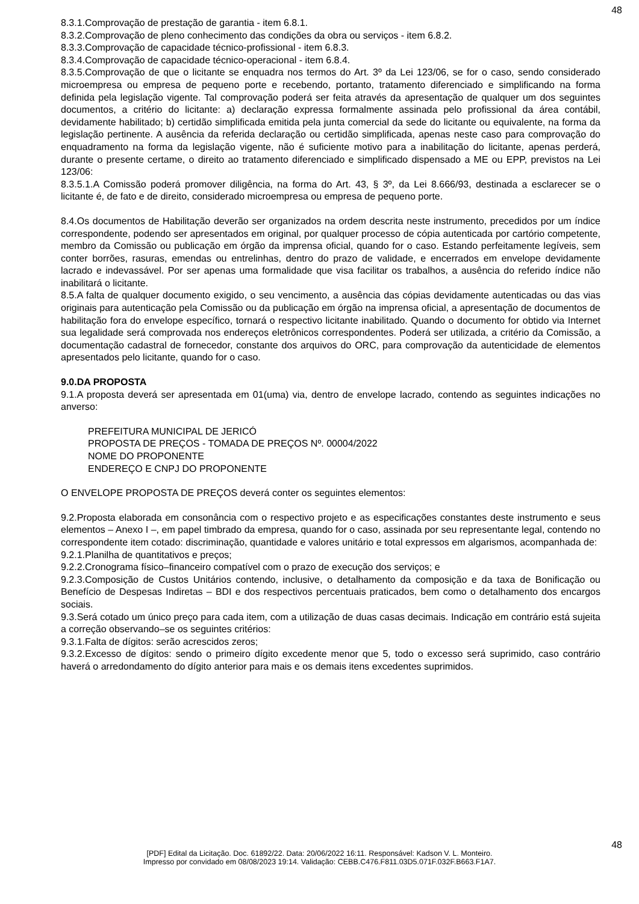48
8.3.1.Comprovação de prestação de garantia - item 6.8.1.
8.3.2.Comprovação de pleno conhecimento das condições da obra ou serviços - item 6.8.2.
8.3.3.Comprovação de capacidade técnico-profissional - item 6.8.3.
8.3.4.Comprovação de capacidade técnico-operacional - item 6.8.4.
8.3.5.Comprovação de que o licitante se enquadra nos termos do Art. 3º da Lei 123/06, se for o caso, sendo considerado microempresa ou empresa de pequeno porte e recebendo, portanto, tratamento diferenciado e simplificando na forma definida pela legislação vigente. Tal comprovação poderá ser feita através da apresentação de qualquer um dos seguintes documentos, a critério do licitante: a) declaração expressa formalmente assinada pelo profissional da área contábil, devidamente habilitado; b) certidão simplificada emitida pela junta comercial da sede do licitante ou equivalente, na forma da legislação pertinente. A ausência da referida declaração ou certidão simplificada, apenas neste caso para comprovação do enquadramento na forma da legislação vigente, não é suficiente motivo para a inabilitação do licitante, apenas perderá, durante o presente certame, o direito ao tratamento diferenciado e simplificado dispensado a ME ou EPP, previstos na Lei 123/06:
8.3.5.1.A Comissão poderá promover diligência, na forma do Art. 43, § 3º, da Lei 8.666/93, destinada a esclarecer se o licitante é, de fato e de direito, considerado microempresa ou empresa de pequeno porte.
8.4.Os documentos de Habilitação deverão ser organizados na ordem descrita neste instrumento, precedidos por um índice correspondente, podendo ser apresentados em original, por qualquer processo de cópia autenticada por cartório competente, membro da Comissão ou publicação em órgão da imprensa oficial, quando for o caso. Estando perfeitamente legíveis, sem conter borrões, rasuras, emendas ou entrelinhas, dentro do prazo de validade, e encerrados em envelope devidamente lacrado e indevassável. Por ser apenas uma formalidade que visa facilitar os trabalhos, a ausência do referido índice não inabilitará o licitante.
8.5.A falta de qualquer documento exigido, o seu vencimento, a ausência das cópias devidamente autenticadas ou das vias originais para autenticação pela Comissão ou da publicação em órgão na imprensa oficial, a apresentação de documentos de habilitação fora do envelope específico, tornará o respectivo licitante inabilitado. Quando o documento for obtido via Internet sua legalidade será comprovada nos endereços eletrônicos correspondentes. Poderá ser utilizada, a critério da Comissão, a documentação cadastral de fornecedor, constante dos arquivos do ORC, para comprovação da autenticidade de elementos apresentados pelo licitante, quando for o caso.
9.0.DA PROPOSTA
9.1.A proposta deverá ser apresentada em 01(uma) via, dentro de envelope lacrado, contendo as seguintes indicações no anverso:
PREFEITURA MUNICIPAL DE JERICÓ
PROPOSTA DE PREÇOS - TOMADA DE PREÇOS Nº. 00004/2022
NOME DO PROPONENTE
ENDEREÇO E CNPJ DO PROPONENTE
O ENVELOPE PROPOSTA DE PREÇOS deverá conter os seguintes elementos:
9.2.Proposta elaborada em consonância com o respectivo projeto e as especificações constantes deste instrumento e seus elementos – Anexo I –, em papel timbrado da empresa, quando for o caso, assinada por seu representante legal, contendo no correspondente item cotado: discriminação, quantidade e valores unitário e total expressos em algarismos, acompanhada de:
9.2.1.Planilha de quantitativos e preços;
9.2.2.Cronograma físico–financeiro compatível com o prazo de execução dos serviços; e
9.2.3.Composição de Custos Unitários contendo, inclusive, o detalhamento da composição e da taxa de Bonificação ou Benefício de Despesas Indiretas – BDI e dos respectivos percentuais praticados, bem como o detalhamento dos encargos sociais.
9.3.Será cotado um único preço para cada item, com a utilização de duas casas decimais. Indicação em contrário está sujeita a correção observando–se os seguintes critérios:
9.3.1.Falta de dígitos: serão acrescidos zeros;
9.3.2.Excesso de dígitos: sendo o primeiro dígito excedente menor que 5, todo o excesso será suprimido, caso contrário haverá o arredondamento do dígito anterior para mais e os demais itens excedentes suprimidos.
48
[PDF] Edital da Licitação. Doc. 61892/22. Data: 20/06/2022 16:11. Responsável: Kadson V. L. Monteiro.
Impresso por convidado em 08/08/2023 19:14. Validação: CEBB.C476.F811.03D5.071F.032F.B663.F1A7.